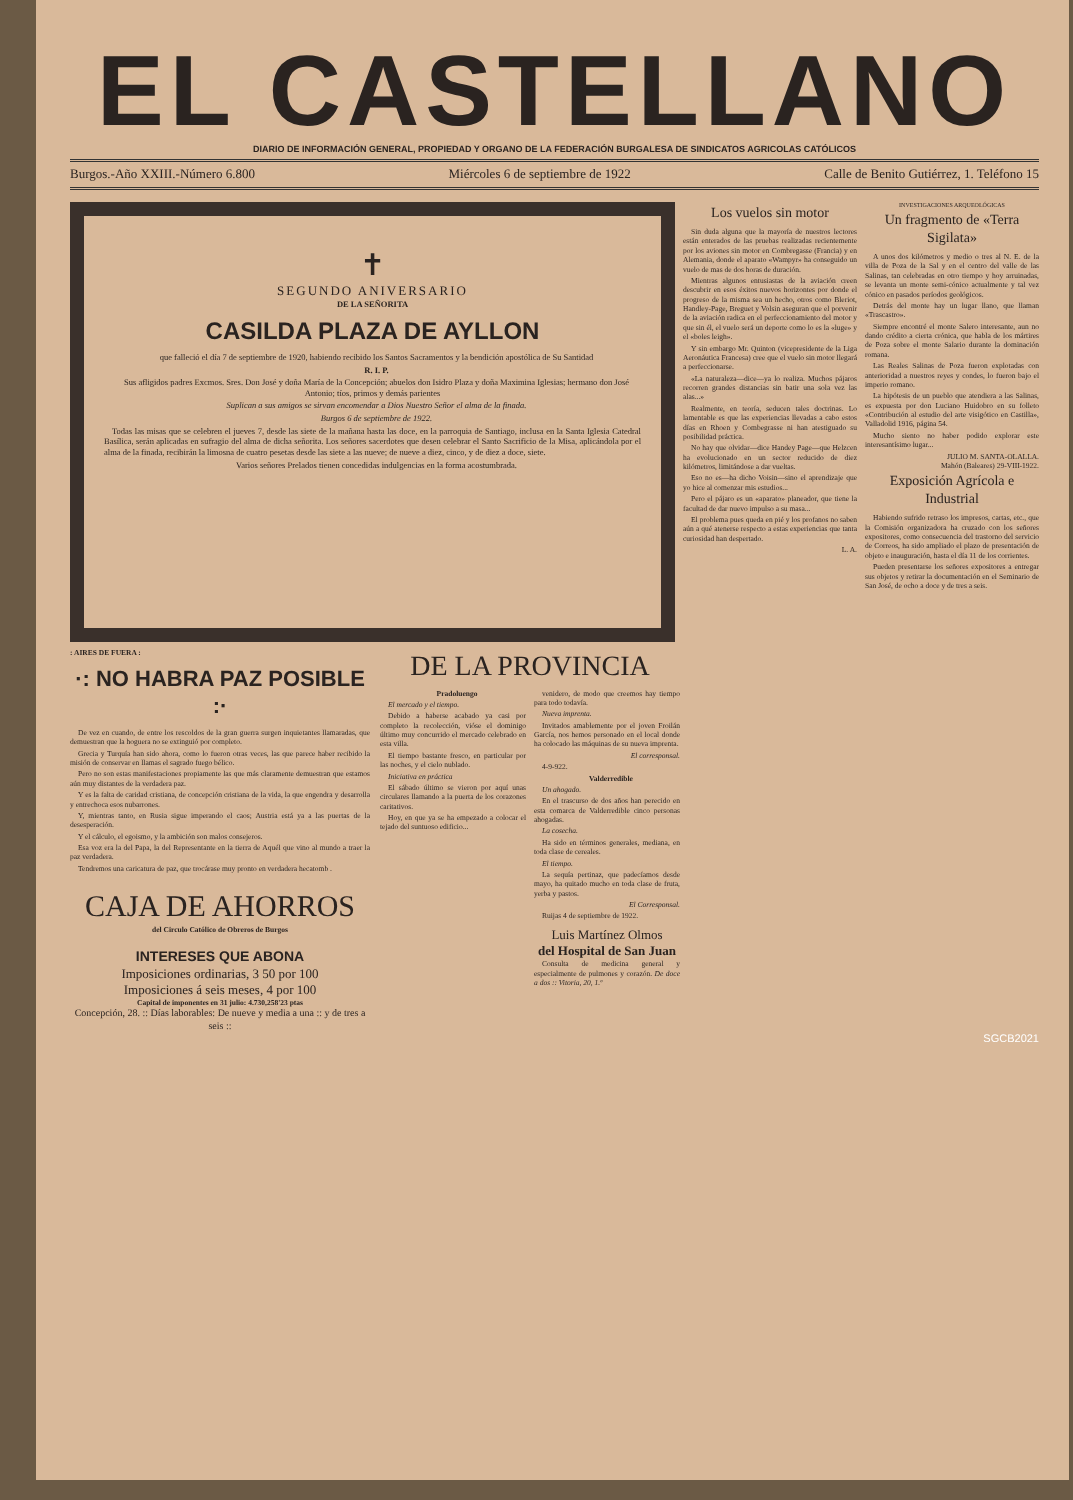EL CASTELLANO
DIARIO DE INFORMACIÓN GENERAL, PROPIEDAD Y ORGANO DE LA FEDERACIÓN BURGALESA DE SINDICATOS AGRICOLAS CATÓLICOS
Burgos.-Año XXIII.-Número 6.800 Miércoles 6 de septiembre de 1922 Calle de Benito Gutiérrez, 1. Teléfono 15
✝
SEGUNDO ANIVERSARIO
DE LA SEÑORITA
CASILDA PLAZA DE AYLLON
que falleció el día 7 de septiembre de 1920, habiendo recibido los Santos Sacramentos y la bendición apostólica de Su Santidad
R. I. P.
Sus afligidos padres Excmos. Sres. Don José y doña María de la Concepción; abuelos don Isidro Plaza y doña Maximina Iglesias; hermano don José Antonio; tíos, primos y demás parientes
Suplican a sus amigos se sirvan encomendar a Dios Nuestro Señor el alma de la finada.
Burgos 6 de septiembre de 1922.
Todas las misas que se celebren el jueves 7, desde las siete de la mañana hasta las doce, en la parroquia de Santiago, inclusa en la Santa Iglesia Catedral Basílica, serán aplicadas en sufragio del alma de dicha señorita. Los señores sacerdotes que desen celebrar el Santo Sacrificio de la Misa, aplicándola por el alma de la finada, recibirán la limosna de cuatro pesetas desde las siete a las nueve; de nueve a diez, cinco, y de diez a doce, siete.
Varios señores Prelados tienen concedidas indulgencias en la forma acostumbrada.
Los vuelos sin motor
Sin duda alguna que la mayoría de nuestros lectores están enterados de las pruebas realizadas recientemente por los aviones sin motor en Combregasse (Francia) y en Alemania, donde el aparato «Wampyr» ha conseguido un vuelo de mas de dos horas de duración.
Mientras algunos entusiastas de la aviación creen descubrir en esos éxitos nuevos horizontes por donde el progreso de la misma sea un hecho, otros como Bleriot, Handley-Page, Breguet y Volsin aseguran que el porvenir de la aviación radica en el perfeccionamiento del motor y que sin él, el vuelo será un deporte como lo es la «luge» y el «boles leigh».
Y sin embargo Mr. Quinton (vicepresidente de la Liga Aeronáutica Francesa) cree que el vuelo sin motor llegará a perfeccionarse.
«La naturaleza—dice—ya lo realiza. Muchos pájaros recorren grandes distancias sin batir una sola vez las alas...»
Realmente, en teoría, seducen tales doctrinas. Lo lamentable es que las experiencias llevadas a cabo estos días en Rhoen y Combegrasse ni han atestiguado su posibilidad práctica.
No hay que olvidar—dice Handey Page—que Helzcen ha evolucionado en un sector reducido de diez kilómetros, limitándose a dar vueltas.
Eso no es—ha dicho Voisin—sino el aprendizaje que yo hice al comenzar mis estudios...
Pero el pájaro es un «aparato» planeador, que tiene la facultad de dar nuevo impulso a su masa...
El problema pues queda en pié y los profanos no saben aún a qué atenerse respecto a estas experiencias que tanta curiosidad han despertado.
L. A.
INVESTIGACIONES ARQUEOLÓGICAS
Un fragmento de «Terra Sigilata»
A unos dos kilómetros y medio o tres al N. E. de la villa de Poza de la Sal y en el centro del valle de las Salinas, tan celebradas en otro tiempo y hoy arruinadas, se levanta un monte semi-cónico actualmente y tal vez cónico en pasados períodos geológicos.
Detrás del monte hay un lugar llano, que llaman «Trascastro».
Siempre encontré el monte Salero interesante, aun no dando crédito a cierta crónica, que habla de los mártires de Poza sobre el monte Salario durante la dominación romana.
Las Reales Salinas de Poza fueron explotadas con anterioridad a nuestros reyes y condes, lo fueron bajo el imperio romano.
La hipótesis de un pueblo que atendiera a las Salinas, es expuesta por don Luciano Huidobro en su folleto «Contribución al estudio del arte visigótico en Castilla», Valladolid 1916, página 54.
Mucho siento no haber podido explorar este interesantísimo lugar...
JULIO M. SANTA-OLALLA.
Mahón (Baleares) 29-VIII-1922.
Exposición Agrícola e Industrial
Habiendo sufrido retraso los impresos, cartas, etc., que la Comisión organizadora ha cruzado con los señores expositores, como consecuencia del trastorno del servicio de Correos, ha sido ampliado el plazo de presentación de objeto e inauguración, hasta el día 11 de los corrientes.
Pueden presentarse los señores expositores a entregar sus objetos y retirar la documentación en el Seminario de San José, de ocho a doce y de tres a seis.
: AIRES DE FUERA :
·: NO HABRA PAZ POSIBLE :·
De vez en cuando, de entre los rescoldos de la gran guerra surgen inquietantes llamaradas, que demuestran que la hoguera no se extinguió por completo.
Grecia y Turquía han sido ahora, como lo fueron otras veces, las que parece haber recibido la misión de conservar en llamas el sagrado fuego bélico.
Pero no son estas manifestaciones propiamente las que más claramente demuestran que estamos aún muy distantes de la verdadera paz.
Y es la falta de caridad cristiana, de concepción cristiana de la vida, la que engendra y desarrolla y entrechoca esos nubarrones.
Y, mientras tanto, en Rusia sigue imperando el caos; Austria está ya a las puertas de la desesperación.
Y el cálculo, el egoismo, y la ambición son malos consejeros.
Esa voz era la del Papa, la del Representante en la tierra de Aquél que vino al mundo a traer la paz verdadera.
Tendremos una caricatura de paz, que trocárase muy pronto en verdadera hecatomb .
CAJA DE AHORROS
del Circulo Católico de Obreros de Burgos
INTERESES QUE ABONA
Imposiciones ordinarias, 3 50 por 100
Imposiciones á seis meses, 4 por 100
Capital de imponentes en 31 julio: 4.730,258'23 ptas
Concepción, 28. :: Días laborables: De nueve y media a una :: y de tres a seis ::
DE LA PROVINCIA
Pradoluengo
El mercado y el tiempo.
Debido a haberse acabado ya casi por completo la recolección, vióse el dominigo último muy concurrido el mercado celebrado en esta villa.
El tiempo bastante fresco, en particular por las noches, y el cielo nublado.
Iniciativa en práctica
El sábado último se vieron por aquí unas circulares llamando a la puerta de los corazones caritativos.
Hoy, en que ya se ha empezado a colocar el tejado del suntuoso edificio...
venidero, de modo que creemos hay tiempo para todo todavía.
Nueva imprenta.
Invitados amablemente por el joven Froilán García, nos hemos personado en el local donde ha colocado las máquinas de su nueva imprenta.
El corresponsal.
4-9-922.
Valderredible
Un ahogado.
En el trascurso de dos años han perecido en esta comarca de Valderredible cinco personas ahogadas.
La cosecha.
Ha sido en términos generales, mediana, en toda clase de cereales.
El tiempo.
La sequía pertinaz, que padecíamos desde mayo, ha quitado mucho en toda clase de fruta, yerba y pastos.
El Corresponsal.
Ruijas 4 de septiembre de 1922.
Luis Martínez Olmos
del Hospital de San Juan
Consulta de medicina general y especialmente de pulmones y corazón. De doce a dos :: Vitoria, 20, 1.º
SGCB2021